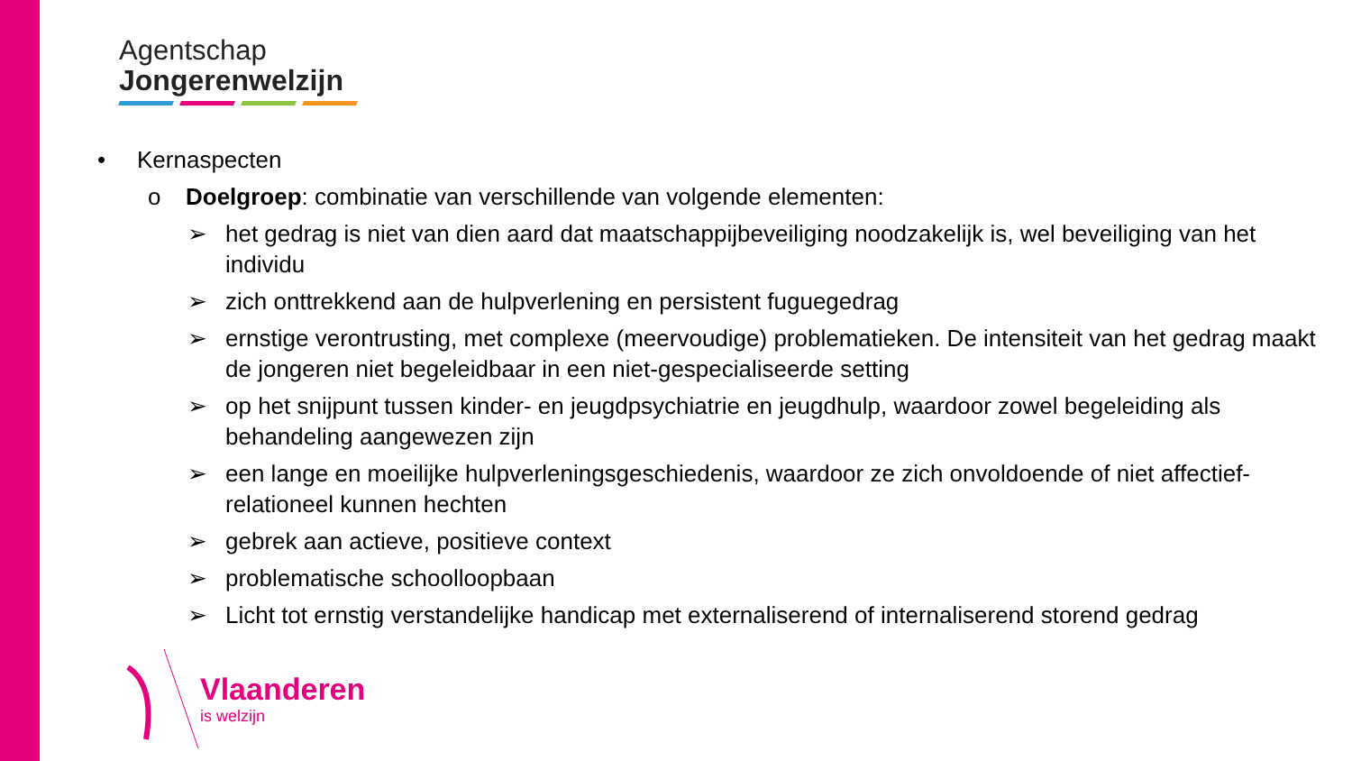Agentschap
Jongerenwelzijn
• Kernaspecten
o Doelgroep: combinatie van verschillende van volgende elementen:
➢ het gedrag is niet van dien aard dat maatschappijbeveiliging noodzakelijk is, wel beveiliging van het individu
➢ zich onttrekkend aan de hulpverlening en persistent fuguegedrag
➢ ernstige verontrusting, met complexe (meervoudige) problematieken. De intensiteit van het gedrag maakt de jongeren niet begeleidbaar in een niet-gespecialiseerde setting
➢ op het snijpunt tussen kinder- en jeugdpsychiatrie en jeugdhulp, waardoor zowel begeleiding als behandeling aangewezen zijn
➢ een lange en moeilijke hulpverleningsgeschiedenis, waardoor ze zich onvoldoende of niet affectief-relationeel kunnen hechten
➢ gebrek aan actieve, positieve context
➢ problematische schoolloopbaan
➢ Licht tot ernstig verstandelijke handicap met externaliserend of internaliserend storend gedrag
Vlaanderen
is welzijn